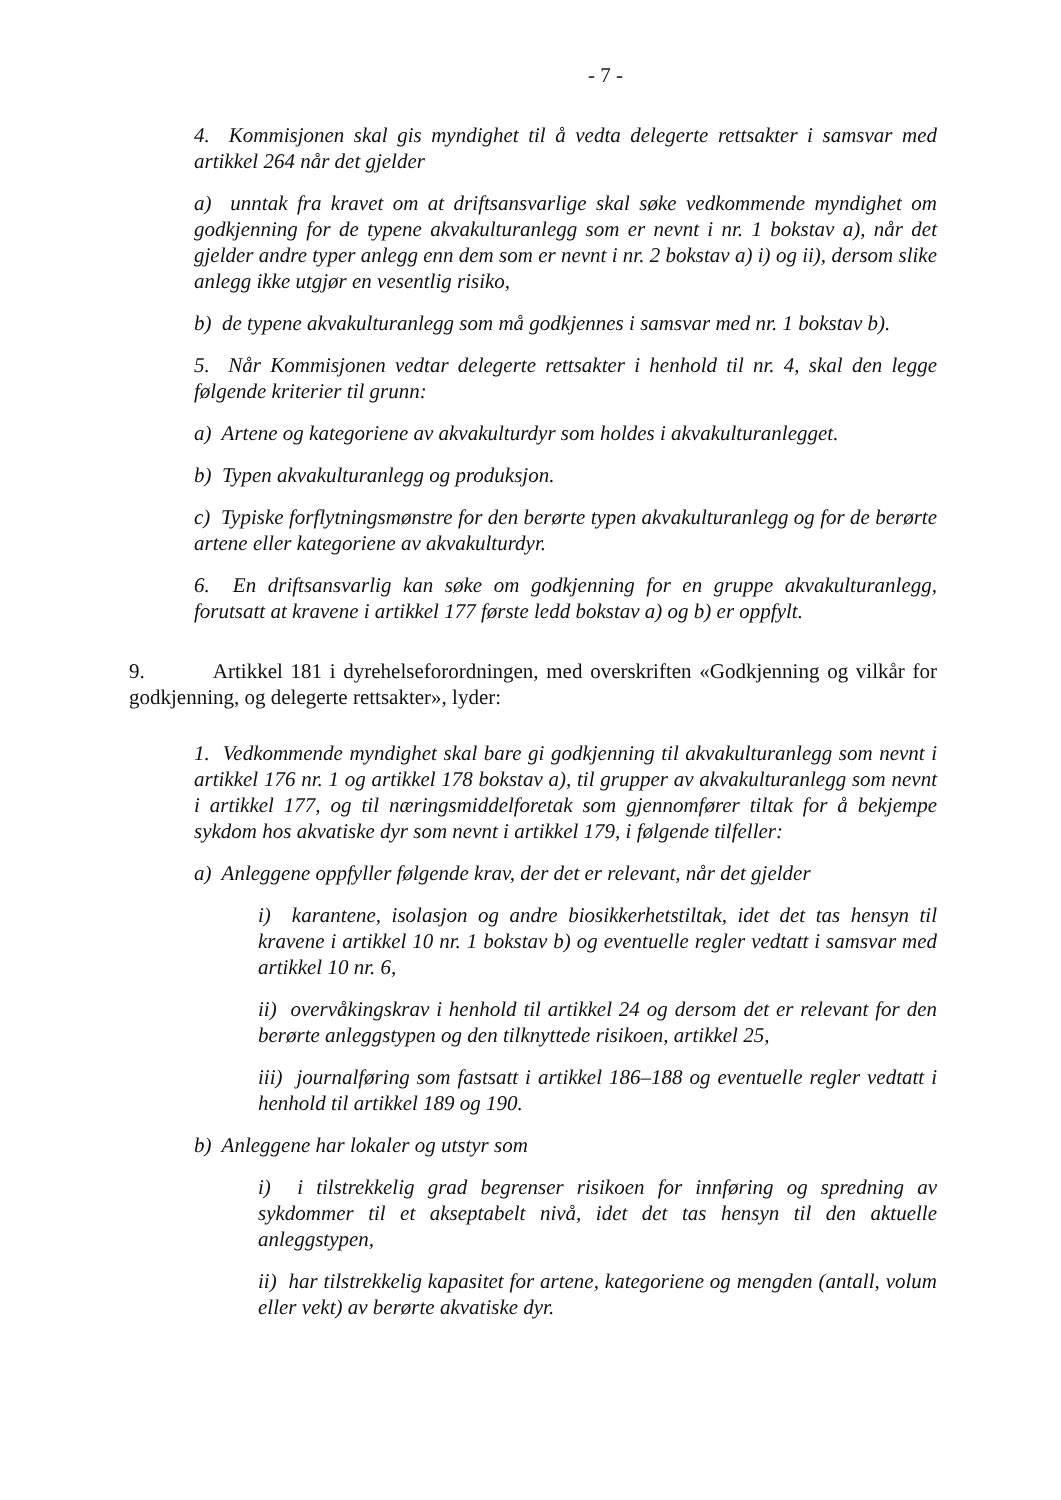- 7 -
4. Kommisjonen skal gis myndighet til å vedta delegerte rettsakter i samsvar med artikkel 264 når det gjelder
a) unntak fra kravet om at driftsansvarlige skal søke vedkommende myndighet om godkjenning for de typene akvakulturanlegg som er nevnt i nr. 1 bokstav a), når det gjelder andre typer anlegg enn dem som er nevnt i nr. 2 bokstav a) i) og ii), dersom slike anlegg ikke utgjør en vesentlig risiko,
b) de typene akvakulturanlegg som må godkjennes i samsvar med nr. 1 bokstav b).
5. Når Kommisjonen vedtar delegerte rettsakter i henhold til nr. 4, skal den legge følgende kriterier til grunn:
a) Artene og kategoriene av akvakulturdyr som holdes i akvakulturanlegget.
b) Typen akvakulturanlegg og produksjon.
c) Typiske forflytningsmønstre for den berørte typen akvakulturanlegg og for de berørte artene eller kategoriene av akvakulturdyr.
6. En driftsansvarlig kan søke om godkjenning for en gruppe akvakulturanlegg, forutsatt at kravene i artikkel 177 første ledd bokstav a) og b) er oppfylt.
9. Artikkel 181 i dyrehelseforordningen, med overskriften «Godkjenning og vilkår for godkjenning, og delegerte rettsakter», lyder:
1. Vedkommende myndighet skal bare gi godkjenning til akvakulturanlegg som nevnt i artikkel 176 nr. 1 og artikkel 178 bokstav a), til grupper av akvakulturanlegg som nevnt i artikkel 177, og til næringsmiddelforetak som gjennomfører tiltak for å bekjempe sykdom hos akvatiske dyr som nevnt i artikkel 179, i følgende tilfeller:
a) Anleggene oppfyller følgende krav, der det er relevant, når det gjelder
i) karantene, isolasjon og andre biosikkerhetstiltak, idet det tas hensyn til kravene i artikkel 10 nr. 1 bokstav b) og eventuelle regler vedtatt i samsvar med artikkel 10 nr. 6,
ii) overvåkingskrav i henhold til artikkel 24 og dersom det er relevant for den berørte anleggstypen og den tilknyttede risikoen, artikkel 25,
iii) journalføring som fastsatt i artikkel 186–188 og eventuelle regler vedtatt i henhold til artikkel 189 og 190.
b) Anleggene har lokaler og utstyr som
i) i tilstrekkelig grad begrenser risikoen for innføring og spredning av sykdommer til et akseptabelt nivå, idet det tas hensyn til den aktuelle anleggstypen,
ii) har tilstrekkelig kapasitet for artene, kategoriene og mengden (antall, volum eller vekt) av berørte akvatiske dyr.